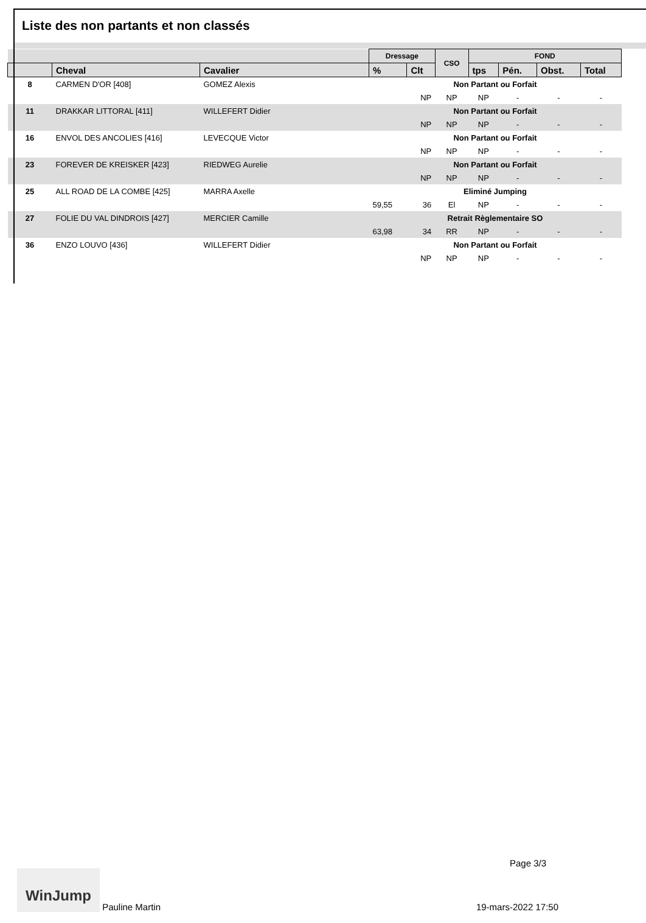Liste des non partants et non classés
| | | | Dressage | | CSO | FOND | | | |
| --- | --- | --- | --- | --- | --- | --- | --- | --- | --- |
| | Cheval | Cavalier | % | Clt | | tps | Pén. | Obst. | Total |
| 8 | CARMEN D'OR [408] | GOMEZ Alexis | Non Partant ou Forfait | | | | | | |
| | | | | NP | NP | NP | - | - | - |
| 11 | DRAKKAR LITTORAL [411] | WILLEFERT Didier | Non Partant ou Forfait | | | | | | |
| | | | | NP | NP | NP | - | - | - |
| 16 | ENVOL DES ANCOLIES [416] | LEVECQUE Victor | Non Partant ou Forfait | | | | | | |
| | | | | NP | NP | NP | - | - | - |
| 23 | FOREVER DE KREISKER [423] | RIEDWEG Aurelie | Non Partant ou Forfait | | | | | | |
| | | | | NP | NP | NP | - | - | - |
| 25 | ALL ROAD DE LA COMBE [425] | MARRA Axelle | Eliminé Jumping | | | | | | |
| | | | 59,55 | 36 | El | NP | - | - | - |
| 27 | FOLIE DU VAL DINDROIS [427] | MERCIER Camille | Retrait Règlementaire SO | | | | | | |
| | | | 63,98 | 34 | RR | NP | - | - | - |
| 36 | ENZO LOUVO [436] | WILLEFERT Didier | Non Partant ou Forfait | | | | | | |
| | | | | NP | NP | NP | - | - | - |
Page 3/3
WinJump Pauline Martin
19-mars-2022 17:50